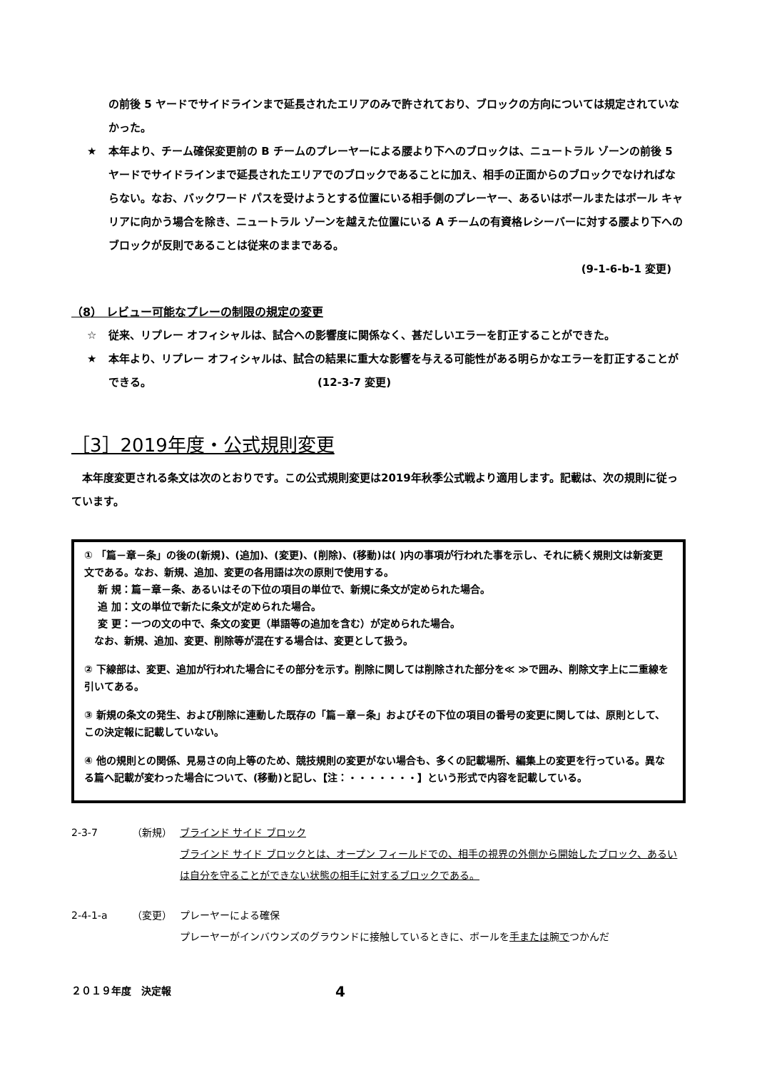の前後 5 ヤードでサイドラインまで延長されたエリアのみで許されており、ブロックの方向については規定されていなかった。
★ 本年より、チーム確保変更前の B チームのプレーヤーによる腰より下へのブロックは、ニュートラル ゾーンの前後 5 ヤードでサイドラインまで延長されたエリアでのブロックであることに加え、相手の正面からのブロックでなければならない。なお、バックワード パスを受けようとする位置にいる相手側のプレーヤー、あるいはボールまたはボール キャリアに向かう場合を除き、ニュートラル ゾーンを越えた位置にいる A チームの有資格レシーバーに対する腰より下へのブロックが反則であることは従来のままである。
(9-1-6-b-1 変更)
（8） レビュー可能なプレーの制限の規定の変更
☆ 従来、リプレー オフィシャルは、試合への影響度に関係なく、甚だしいエラーを訂正することができた。
★ 本年より、リプレー オフィシャルは、試合の結果に重大な影響を与える可能性がある明らかなエラーを訂正することができる。　　　　　　　　　　　　　　　　(12-3-7 変更)
［3］2019年度・公式規則変更
　本年度変更される条文は次のとおりです。この公式規則変更は2019年秋季公式戦より適用します。記載は、次の規則に従っています。
① 「篇－章－条」の後の(新規)、(追加)、(変更)、(削除)、(移動)は( )内の事項が行われた事を示し、それに続く規則文は新変更文である。なお、新規、追加、変更の各用語は次の原則で使用する。
　 新 規：篇－章－条、あるいはその下位の項目の単位で、新規に条文が定められた場合。
　 追 加：文の単位で新たに条文が定められた場合。
　 変 更：一つの文の中で、条文の変更（単語等の追加を含む）が定められた場合。
　なお、新規、追加、変更、削除等が混在する場合は、変更として扱う。
② 下線部は、変更、追加が行われた場合にその部分を示す。削除に関しては削除された部分を≪ ≫で囲み、削除文字上に二重線を引いてある。
③ 新規の条文の発生、および削除に連動した既存の「篇－章－条」およびその下位の項目の番号の変更に関しては、原則として、この決定報に記載していない。
④ 他の規則との関係、見易さの向上等のため、競技規則の変更がない場合も、多くの記載場所、編集上の変更を行っている。異なる篇へ記載が変わった場合について、(移動)と記し、【注：・・・・・・・】という形式で内容を記載している。
2-3-7 （新規） ブラインド サイド ブロック
ブラインド サイド ブロックとは、オープン フィールドでの、相手の視界の外側から開始したブロック、あるいは自分を守ることができない状態の相手に対するブロックである。
2-4-1-a （変更） プレーヤーによる確保
プレーヤーがインバウンズのグラウンドに接触しているときに、ボールを手または腕でつかんだ
２０１９年度　決定報 4